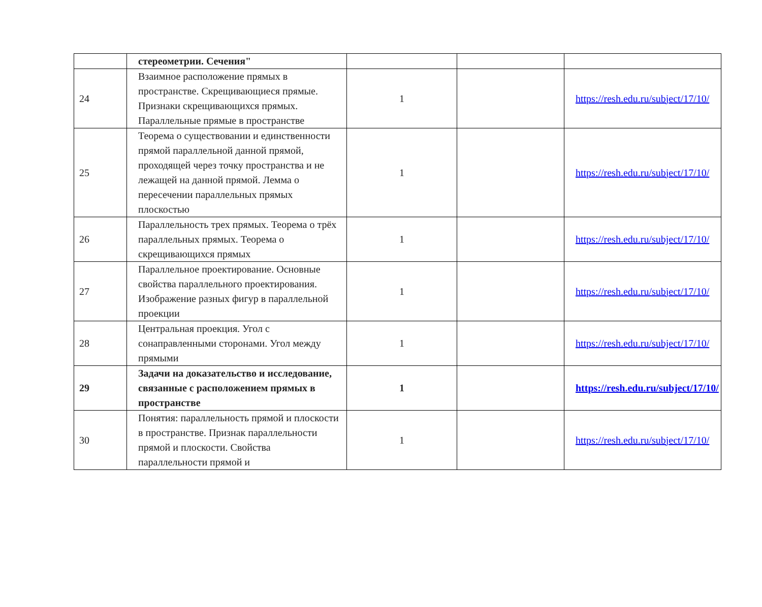| | стереометрии. Сечения" | | | |
| 24 | Взаимное расположение прямых в пространстве. Скрещивающиеся прямые. Признаки скрещивающихся прямых. Параллельные прямые в пространстве | 1 | | https://resh.edu.ru/subject/17/10/ |
| 25 | Теорема о существовании и единственности прямой параллельной данной прямой, проходящей через точку пространства и не лежащей на данной прямой. Лемма о пересечении параллельных прямых плоскостью | 1 | | https://resh.edu.ru/subject/17/10/ |
| 26 | Параллельность трех прямых. Теорема о трёх параллельных прямых. Теорема о скрещивающихся прямых | 1 | | https://resh.edu.ru/subject/17/10/ |
| 27 | Параллельное проектирование. Основные свойства параллельного проектирования. Изображение разных фигур в параллельной проекции | 1 | | https://resh.edu.ru/subject/17/10/ |
| 28 | Центральная проекция. Угол с сонаправленными сторонами. Угол между прямыми | 1 | | https://resh.edu.ru/subject/17/10/ |
| 29 | Задачи на доказательство и исследование, связанные с расположением прямых в пространстве | 1 | | https://resh.edu.ru/subject/17/10/ |
| 30 | Понятия: параллельность прямой и плоскости в пространстве. Признак параллельности прямой и плоскости. Свойства параллельности прямой и | 1 | | https://resh.edu.ru/subject/17/10/ |